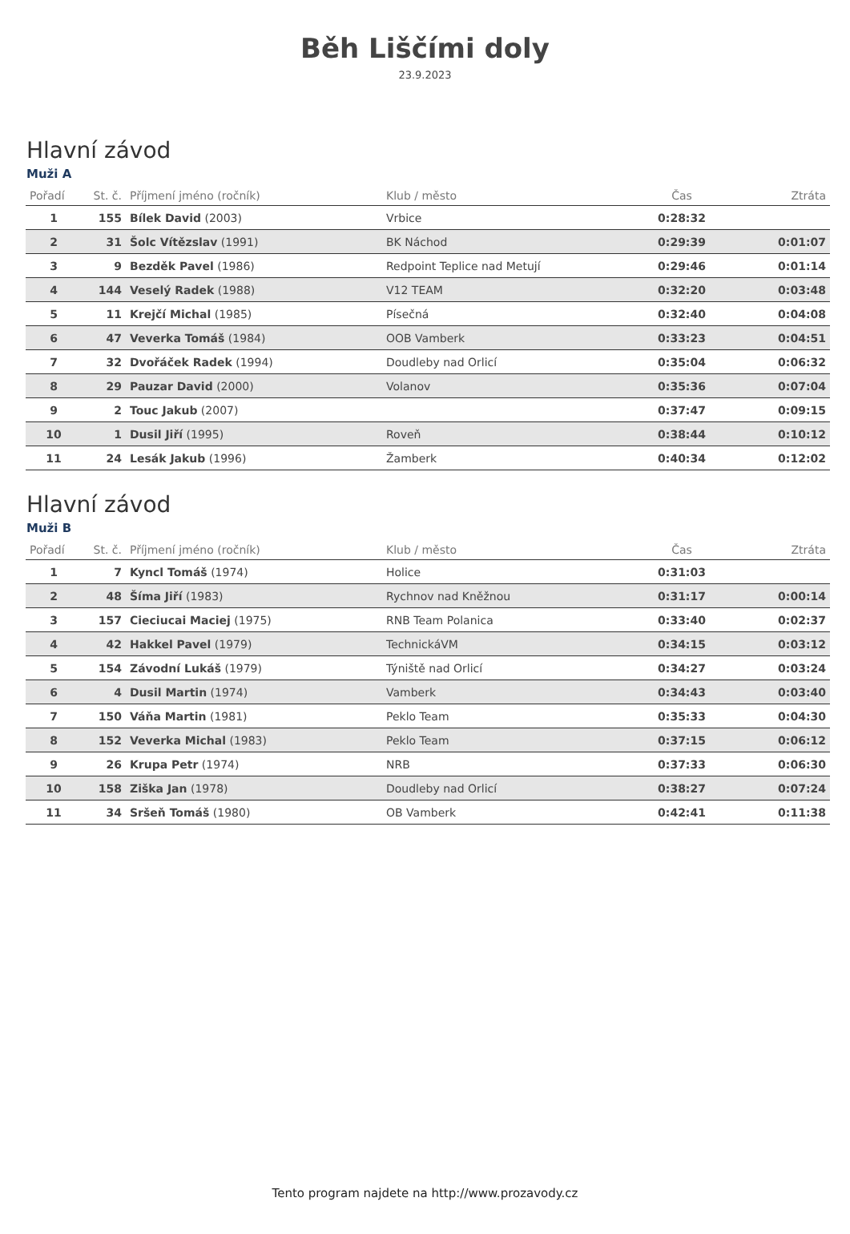Běh Liščími doly
23.9.2023
Hlavní závod
Muži A
| Pořadí | St. č. | Příjmení jméno (ročník) | Klub / město | Čas | Ztráta |
| --- | --- | --- | --- | --- | --- |
| 1 | 155 | Bílek David (2003) | Vrbice | 0:28:32 | |
| 2 | 31 | Šolc Vítězslav (1991) | BK Náchod | 0:29:39 | 0:01:07 |
| 3 | 9 | Bezděk Pavel (1986) | Redpoint Teplice nad Metují | 0:29:46 | 0:01:14 |
| 4 | 144 | Veselý Radek (1988) | V12 TEAM | 0:32:20 | 0:03:48 |
| 5 | 11 | Krejčí Michal (1985) | Písečná | 0:32:40 | 0:04:08 |
| 6 | 47 | Veverka Tomáš (1984) | OOB Vamberk | 0:33:23 | 0:04:51 |
| 7 | 32 | Dvořáček Radek (1994) | Doudleby nad Orlicí | 0:35:04 | 0:06:32 |
| 8 | 29 | Pauzar David (2000) | Volanov | 0:35:36 | 0:07:04 |
| 9 | 2 | Touc Jakub (2007) | | 0:37:47 | 0:09:15 |
| 10 | 1 | Dusil Jiří (1995) | Roveň | 0:38:44 | 0:10:12 |
| 11 | 24 | Lesák Jakub (1996) | Žamberk | 0:40:34 | 0:12:02 |
Hlavní závod
Muži B
| Pořadí | St. č. | Příjmení jméno (ročník) | Klub / město | Čas | Ztráta |
| --- | --- | --- | --- | --- | --- |
| 1 | 7 | Kyncl Tomáš (1974) | Holice | 0:31:03 | |
| 2 | 48 | Šíma Jiří (1983) | Rychnov nad Kněžnou | 0:31:17 | 0:00:14 |
| 3 | 157 | Cieciucai Maciej (1975) | RNB Team Polanica | 0:33:40 | 0:02:37 |
| 4 | 42 | Hakkel Pavel (1979) | TechnickáVM | 0:34:15 | 0:03:12 |
| 5 | 154 | Závodní Lukáš (1979) | Týniště nad Orlicí | 0:34:27 | 0:03:24 |
| 6 | 4 | Dusil Martin (1974) | Vamberk | 0:34:43 | 0:03:40 |
| 7 | 150 | Váňa Martin (1981) | Peklo Team | 0:35:33 | 0:04:30 |
| 8 | 152 | Veverka Michal (1983) | Peklo Team | 0:37:15 | 0:06:12 |
| 9 | 26 | Krupa Petr (1974) | NRB | 0:37:33 | 0:06:30 |
| 10 | 158 | Ziška Jan (1978) | Doudleby nad Orlicí | 0:38:27 | 0:07:24 |
| 11 | 34 | Sršeň Tomáš (1980) | OB Vamberk | 0:42:41 | 0:11:38 |
Tento program najdete na http://www.prozavody.cz